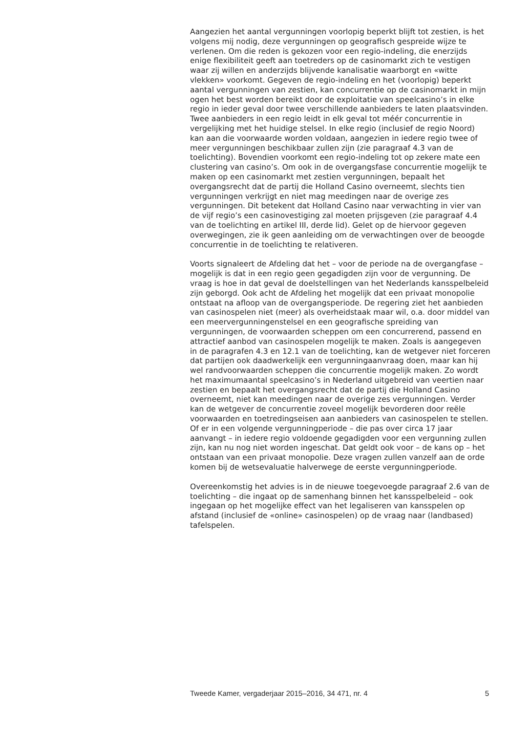Aangezien het aantal vergunningen voorlopig beperkt blijft tot zestien, is het volgens mij nodig, deze vergunningen op geografisch gespreide wijze te verlenen. Om die reden is gekozen voor een regio-indeling, die enerzijds enige flexibiliteit geeft aan toetreders op de casinomarkt zich te vestigen waar zij willen en anderzijds blijvende kanalisatie waarborgt en «witte vlekken» voorkomt. Gegeven de regio-indeling en het (voorlopig) beperkt aantal vergunningen van zestien, kan concurrentie op de casinomarkt in mijn ogen het best worden bereikt door de exploitatie van speelcasino’s in elke regio in ieder geval door twee verschillende aanbieders te laten plaatsvinden. Twee aanbieders in een regio leidt in elk geval tot méér concurrentie in vergelijking met het huidige stelsel. In elke regio (inclusief de regio Noord) kan aan die voorwaarde worden voldaan, aangezien in iedere regio twee of meer vergunningen beschikbaar zullen zijn (zie paragraaf 4.3 van de toelichting). Bovendien voorkomt een regio-indeling tot op zekere mate een clustering van casino’s. Om ook in de overgangsfase concurrentie mogelijk te maken op een casinomarkt met zestien vergunningen, bepaalt het overgangsrecht dat de partij die Holland Casino overneemt, slechts tien vergunningen verkrijgt en niet mag meedingen naar de overige zes vergunningen. Dit betekent dat Holland Casino naar verwachting in vier van de vijf regio’s een casinovestiging zal moeten prijsgeven (zie paragraaf 4.4 van de toelichting en artikel III, derde lid). Gelet op de hiervoor gegeven overwegingen, zie ik geen aanleiding om de verwachtingen over de beoogde concurrentie in de toelichting te relativeren.
Voorts signaleert de Afdeling dat het – voor de periode na de overgangfase – mogelijk is dat in een regio geen gegadigden zijn voor de vergunning. De vraag is hoe in dat geval de doelstellingen van het Nederlands kansspelbeleid zijn geborgd. Ook acht de Afdeling het mogelijk dat een privaat monopolie ontstaat na afloop van de overgangsperiode. De regering ziet het aanbieden van casinospelen niet (meer) als overheidstaak maar wil, o.a. door middel van een meervergunningenstelsel en een geografische spreiding van vergunningen, de voorwaarden scheppen om een concurrerend, passend en attractief aanbod van casinospelen mogelijk te maken. Zoals is aangegeven in de paragrafen 4.3 en 12.1 van de toelichting, kan de wetgever niet forceren dat partijen ook daadwerkelijk een vergunningaanvraag doen, maar kan hij wel randvoorwaarden scheppen die concurrentie mogelijk maken. Zo wordt het maximumaantal speelcasino’s in Nederland uitgebreid van veertien naar zestien en bepaalt het overgangsrecht dat de partij die Holland Casino overneemt, niet kan meedingen naar de overige zes vergunningen. Verder kan de wetgever de concurrentie zoveel mogelijk bevorderen door reële voorwaarden en toetredingseisen aan aanbieders van casinospelen te stellen. Of er in een volgende vergunningperiode – die pas over circa 17 jaar aanvangt – in iedere regio voldoende gegadigden voor een vergunning zullen zijn, kan nu nog niet worden ingeschat. Dat geldt ook voor – de kans op – het ontstaan van een privaat monopolie. Deze vragen zullen vanzelf aan de orde komen bij de wetsevaluatie halverwege de eerste vergunningperiode.
Overeenkomstig het advies is in de nieuwe toegevoegde paragraaf 2.6 van de toelichting – die ingaat op de samenhang binnen het kansspelbeleid – ook ingegaan op het mogelijke effect van het legaliseren van kansspelen op afstand (inclusief de «online» casinospelen) op de vraag naar (landbased) tafelspelen.
Tweede Kamer, vergaderjaar 2015–2016, 34 471, nr. 4 5